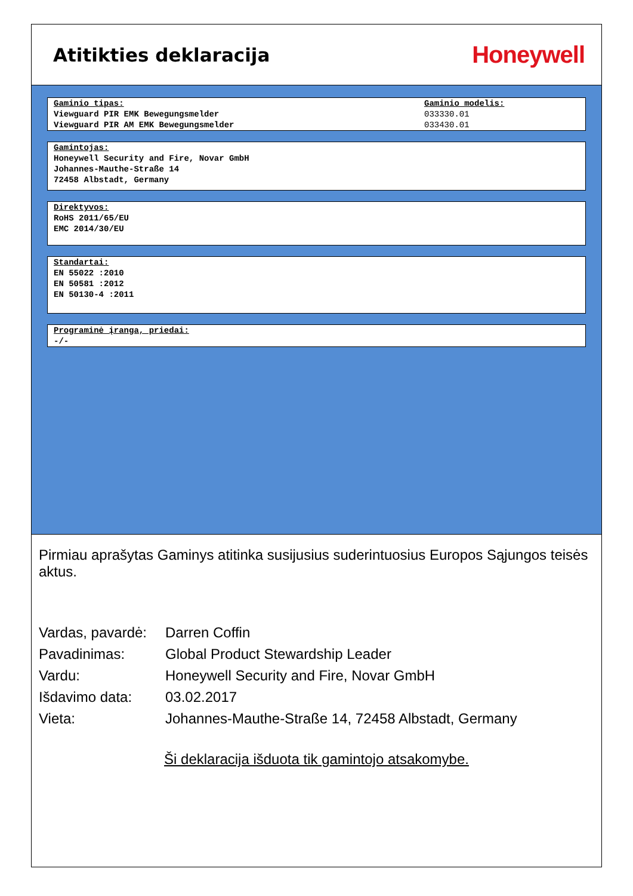Atitikties deklaracija
Honeywell
Gaminio tipas:
Viewguard PIR EMK Bewegungsmelder
Viewguard PIR AM EMK Bewegungsmelder
Gaminio modelis:
033330.01
033430.01
Gamintojas:
Honeywell Security and Fire, Novar GmbH
Johannes-Mauthe-Straße 14
72458 Albstadt, Germany
Direktyvos:
RoHS 2011/65/EU
EMC 2014/30/EU
Standartai:
EN 55022 :2010
EN 50581 :2012
EN 50130-4 :2011
Programinė įranga, priedai:
-/-
Pirmiau aprašytas Gaminys atitinka susijusius suderintuosius Europos Sąjungos teisės aktus.
| Vardas, pavardė: | Darren Coffin |
| Pavadinimas: | Global Product Stewardship Leader |
| Vardu: | Honeywell Security and Fire, Novar GmbH |
| Išdavimo data: | 03.02.2017 |
| Vieta: | Johannes-Mauthe-Straße 14, 72458 Albstadt, Germany |
Ši deklaracija išduota tik gamintojo atsakomybe.